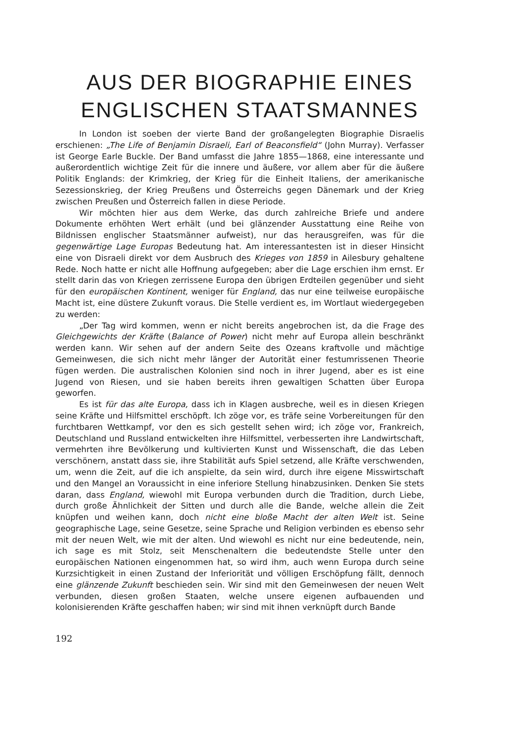AUS DER BIOGRAPHIE EINES ENGLISCHEN STAATSMANNES
In London ist soeben der vierte Band der großangelegten Biographie Disraelis erschienen: „The Life of Benjamin Disraeli, Earl of Beaconsfield“ (John Murray). Verfasser ist George Earle Buckle. Der Band umfasst die Jahre 1855—1868, eine interessante und außerordentlich wichtige Zeit für die innere und äußere, vor allem aber für die äußere Politik Englands: der Krimkrieg, der Krieg für die Einheit Italiens, der amerikanische Sezessionskrieg, der Krieg Preußens und Österreichs gegen Dänemark und der Krieg zwischen Preußen und Österreich fallen in diese Periode.
Wir möchten hier aus dem Werke, das durch zahlreiche Briefe und andere Dokumente erhöhten Wert erhält (und bei glänzender Ausstattung eine Reihe von Bildnissen englischer Staatsmänner aufweist), nur das herausgreifen, was für die gegenwärtige Lage Europas Bedeutung hat. Am interessantesten ist in dieser Hinsicht eine von Disraeli direkt vor dem Ausbruch des Krieges von 1859 in Ailesbury gehaltene Rede. Noch hatte er nicht alle Hoffnung aufgegeben; aber die Lage erschien ihm ernst. Er stellt darin das von Kriegen zerrissene Europa den übrigen Erdteilen gegenüber und sieht für den europäischen Kontinent, weniger für England, das nur eine teilweise europäische Macht ist, eine düstere Zukunft voraus. Die Stelle verdient es, im Wortlaut wiedergegeben zu werden:
„Der Tag wird kommen, wenn er nicht bereits angebrochen ist, da die Frage des Gleichgewichts der Kräfte (Balance of Power) nicht mehr auf Europa allein beschränkt werden kann. Wir sehen auf der andern Seite des Ozeans kraftvolle und mächtige Gemeinwesen, die sich nicht mehr länger der Autorität einer festumrissenen Theorie fügen werden. Die australischen Kolonien sind noch in ihrer Jugend, aber es ist eine Jugend von Riesen, und sie haben bereits ihren gewaltigen Schatten über Europa geworfen.
Es ist für das alte Europa, dass ich in Klagen ausbreche, weil es in diesen Kriegen seine Kräfte und Hilfsmittel erschöpft. Ich zöge vor, es träfe seine Vorbereitungen für den furchtbaren Wettkampf, vor den es sich gestellt sehen wird; ich zöge vor, Frankreich, Deutschland und Russland entwickelten ihre Hilfsmittel, verbesserten ihre Landwirtschaft, vermehrten ihre Bevölkerung und kultivierten Kunst und Wissenschaft, die das Leben verschönern, anstatt dass sie, ihre Stabilität aufs Spiel setzend, alle Kräfte verschwenden, um, wenn die Zeit, auf die ich anspielte, da sein wird, durch ihre eigene Misswirtschaft und den Mangel an Voraussicht in eine inferiore Stellung hinabzusinken. Denken Sie stets daran, dass England, wiewohl mit Europa verbunden durch die Tradition, durch Liebe, durch große Ähnlichkeit der Sitten und durch alle die Bande, welche allein die Zeit knüpfen und weihen kann, doch nicht eine bloße Macht der alten Welt ist. Seine geographische Lage, seine Gesetze, seine Sprache und Religion verbinden es ebenso sehr mit der neuen Welt, wie mit der alten. Und wiewohl es nicht nur eine bedeutende, nein, ich sage es mit Stolz, seit Menschenaltern die bedeutendste Stelle unter den europäischen Nationen eingenommen hat, so wird ihm, auch wenn Europa durch seine Kurzsichtigkeit in einen Zustand der Inferiorität und völligen Erschöpfung fällt, dennoch eine glänzende Zukunft beschieden sein. Wir sind mit den Gemeinwesen der neuen Welt verbunden, diesen großen Staaten, welche unsere eigenen aufbauenden und kolonisierenden Kräfte geschaffen haben; wir sind mit ihnen verknüpft durch Bande
192